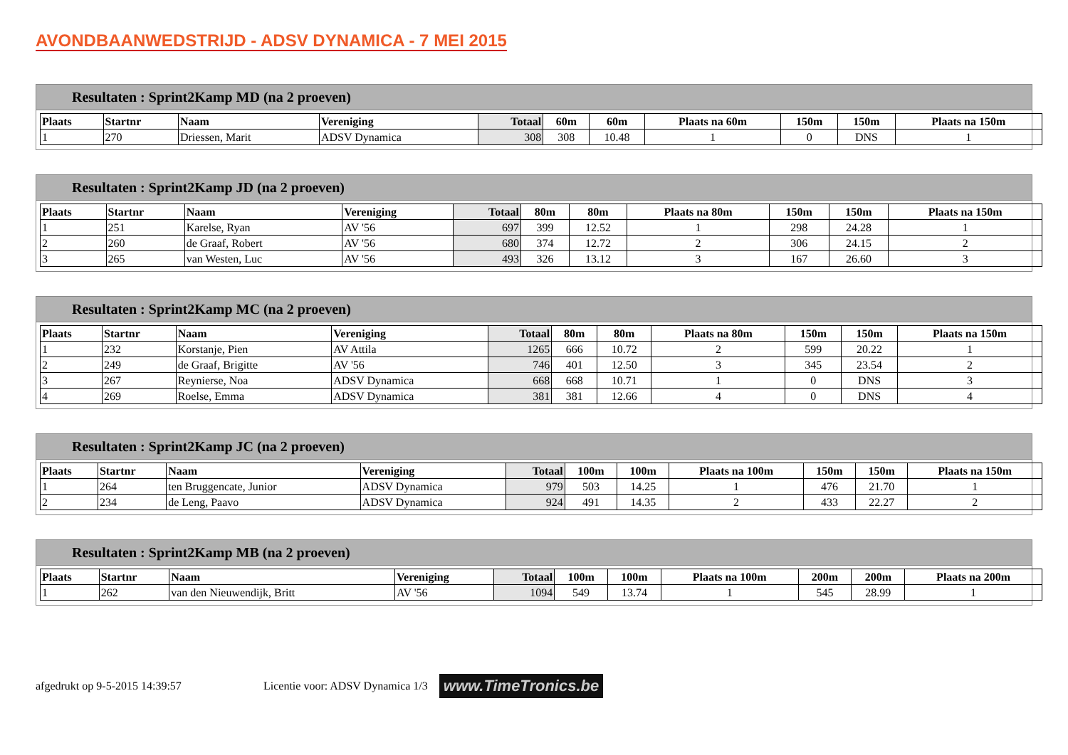AVONDBAANWEDSTRIJD - ADSV DYNAMICA - 7 MEI 2015
Resultaten : Sprint2Kamp MD (na 2 proeven)
| Plaats | Startnr | Naam | Vereniging | Totaal | 60m | 60m | Plaats na 60m | 150m | 150m | Plaats na 150m |
| --- | --- | --- | --- | --- | --- | --- | --- | --- | --- | --- |
| 1 | 270 | Driessen, Marit | ADSV Dynamica | 308 | 308 | 10.48 | 1 | 0 | DNS | 1 |
Resultaten : Sprint2Kamp JD (na 2 proeven)
| Plaats | Startnr | Naam | Vereniging | Totaal | 80m | 80m | Plaats na 80m | 150m | 150m | Plaats na 150m |
| --- | --- | --- | --- | --- | --- | --- | --- | --- | --- | --- |
| 1 | 251 | Karelse, Ryan | AV '56 | 697 | 399 | 12.52 | 1 | 298 | 24.28 | 1 |
| 2 | 260 | de Graaf, Robert | AV '56 | 680 | 374 | 12.72 | 2 | 306 | 24.15 | 2 |
| 3 | 265 | van Westen, Luc | AV '56 | 493 | 326 | 13.12 | 3 | 167 | 26.60 | 3 |
Resultaten : Sprint2Kamp MC (na 2 proeven)
| Plaats | Startnr | Naam | Vereniging | Totaal | 80m | 80m | Plaats na 80m | 150m | 150m | Plaats na 150m |
| --- | --- | --- | --- | --- | --- | --- | --- | --- | --- | --- |
| 1 | 232 | Korstanje, Pien | AV Attila | 1265 | 666 | 10.72 | 2 | 599 | 20.22 | 1 |
| 2 | 249 | de Graaf, Brigitte | AV '56 | 746 | 401 | 12.50 | 3 | 345 | 23.54 | 2 |
| 3 | 267 | Reynierse, Noa | ADSV Dynamica | 668 | 668 | 10.71 | 1 | 0 | DNS | 3 |
| 4 | 269 | Roelse, Emma | ADSV Dynamica | 381 | 381 | 12.66 | 4 | 0 | DNS | 4 |
Resultaten : Sprint2Kamp JC (na 2 proeven)
| Plaats | Startnr | Naam | Vereniging | Totaal | 100m | 100m | Plaats na 100m | 150m | 150m | Plaats na 150m |
| --- | --- | --- | --- | --- | --- | --- | --- | --- | --- | --- |
| 1 | 264 | ten Bruggencate, Junior | ADSV Dynamica | 979 | 503 | 14.25 | 1 | 476 | 21.70 | 1 |
| 2 | 234 | de Leng, Paavo | ADSV Dynamica | 924 | 491 | 14.35 | 2 | 433 | 22.27 | 2 |
Resultaten : Sprint2Kamp MB (na 2 proeven)
| Plaats | Startnr | Naam | Vereniging | Totaal | 100m | 100m | Plaats na 100m | 200m | 200m | Plaats na 200m |
| --- | --- | --- | --- | --- | --- | --- | --- | --- | --- | --- |
| 1 | 262 | van den Nieuwendijk, Britt | AV '56 | 1094 | 549 | 13.74 | 1 | 545 | 28.99 | 1 |
afgedrukt op 9-5-2015 14:39:57 Licentie voor: ADSV Dynamica 1/3 www.TimeTronics.be